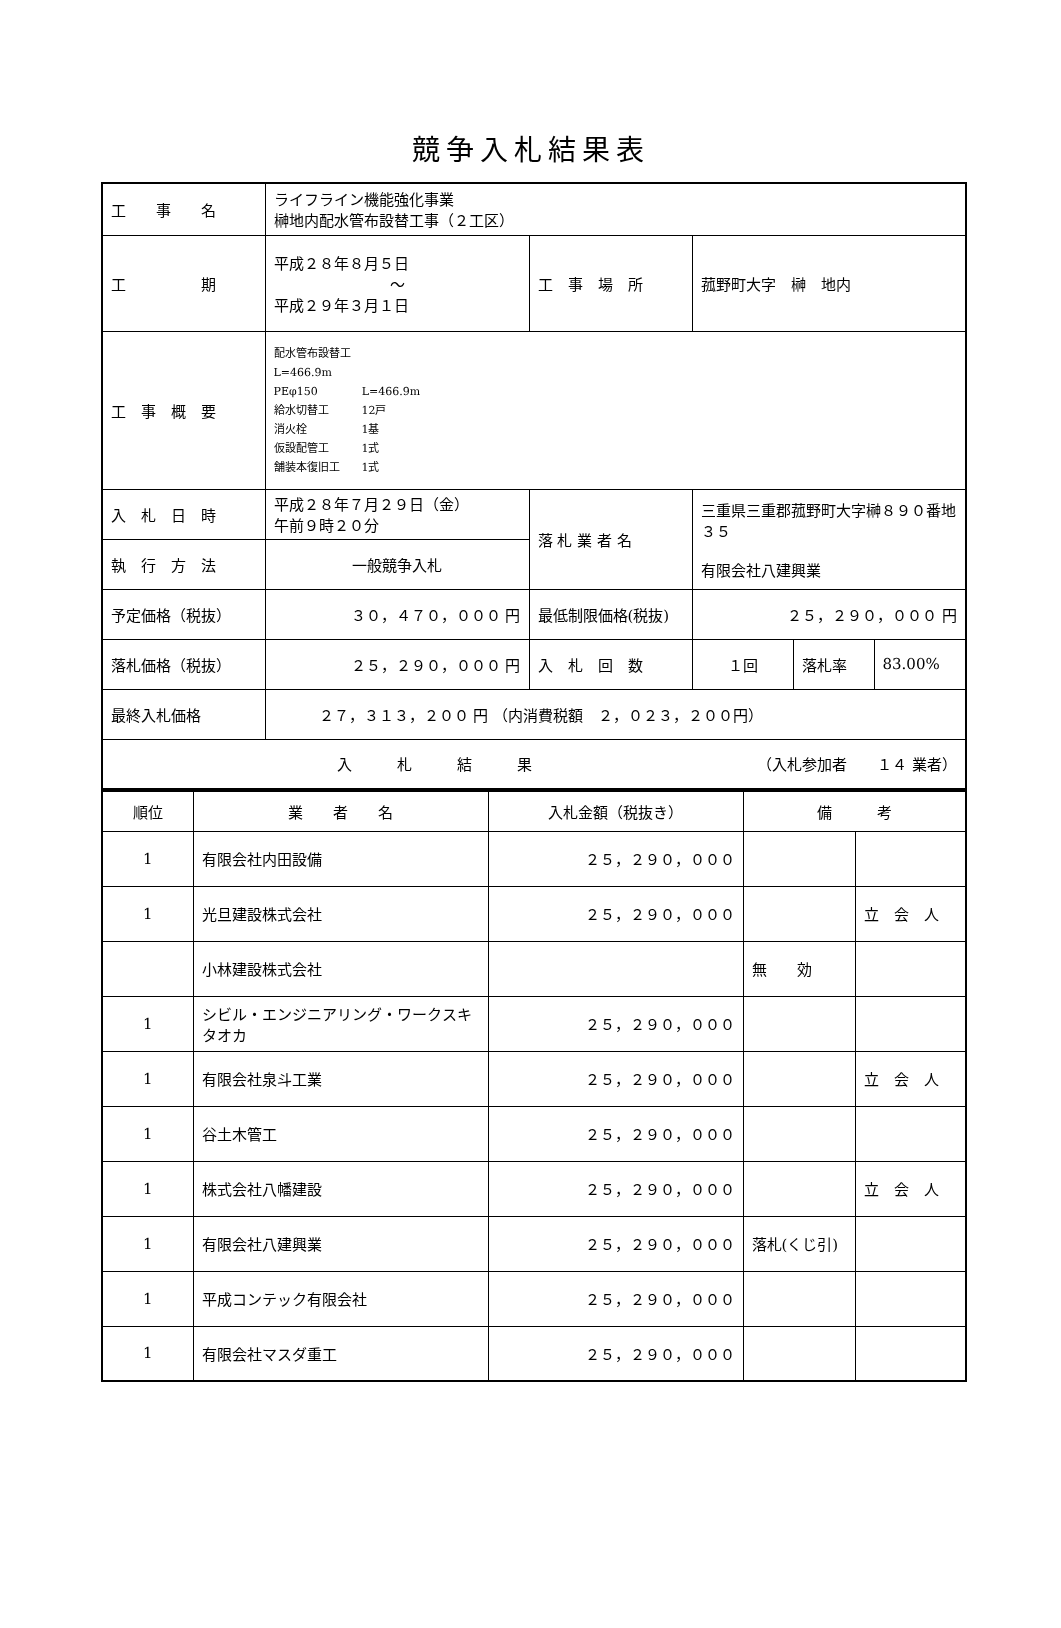競争入札結果表
| 工 事 名 | ライフライン機能強化事業 榊地内配水管布設替工事（２工区） | | | | |
| 工 期 | 平成２８年８月５日 ～ 平成２９年３月１日 | 工 事 場 所 | 菰野町大字 榊 地内 | | |
| 工 事 概 要 | 配水管布設替工 L=466.9m PEφ150 L=466.9m 給水切替工 12戸 消火栓 1基 仮設配管工 1式 舗装本復旧工 1式 | | | | |
| 入 札 日 時 | 平成２８年７月２９日（金） 午前９時２０分 | 落 札 業 者 名 | 三重県三重郡菰野町大字榊８９０番地３５ 有限会社八建興業 | | |
| 執 行 方 法 | 一般競争入札 | | | | |
| 予定価格（税抜） | ３０，４７０，０００ 円 | 最低制限価格(税抜) | ２５，２９０，０００ 円 | | |
| 落札価格（税抜） | ２５，２９０，０００ 円 | 入 札 回 数 | １回 | 落札率 | 83.00% |
| 最終入札価格 | ２７，３１３，２００ 円 （内消費税額 ２，０２３，２００円） | | | | |
| 入 札 結 果 （入札参加者 １４ 業者） | | | | | |
| 順位 | 業 者 名 | 入札金額（税抜き） | 備 考 | |
| --- | --- | --- | --- | --- |
| 1 | 有限会社内田設備 | ２５，２９０，０００ | | |
| 1 | 光旦建設株式会社 | ２５，２９０，０００ | | 立 会 人 |
| | 小林建設株式会社 | | 無 効 | |
| 1 | シビル・エンジニアリング・ワークスキタオカ | ２５，２９０，０００ | | |
| 1 | 有限会社泉斗工業 | ２５，２９０，０００ | | 立 会 人 |
| 1 | 谷土木管工 | ２５，２９０，０００ | | |
| 1 | 株式会社八幡建設 | ２５，２９０，０００ | | 立 会 人 |
| 1 | 有限会社八建興業 | ２５，２９０，０００ | 落札(くじ引) | |
| 1 | 平成コンテック有限会社 | ２５，２９０，０００ | | |
| 1 | 有限会社マスダ重工 | ２５，２９０，０００ | | |